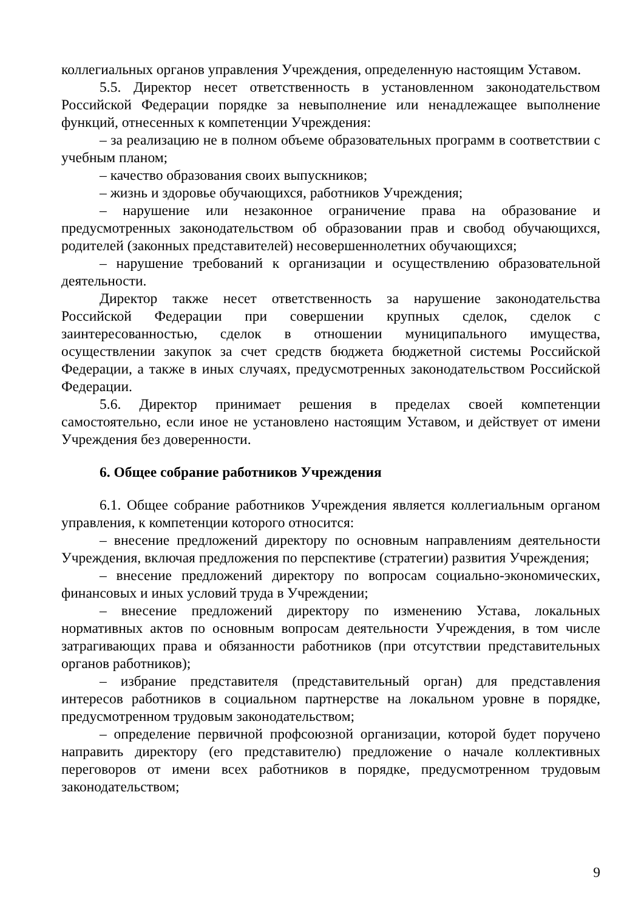коллегиальных органов управления Учреждения, определенную настоящим Уставом.
5.5. Директор несет ответственность в установленном законодательством Российской Федерации порядке за невыполнение или ненадлежащее выполнение функций, отнесенных к компетенции Учреждения:
– за реализацию не в полном объеме образовательных программ в соответствии с учебным планом;
– качество образования своих выпускников;
– жизнь и здоровье обучающихся, работников Учреждения;
– нарушение или незаконное ограничение права на образование и предусмотренных законодательством об образовании прав и свобод обучающихся, родителей (законных представителей) несовершеннолетних обучающихся;
– нарушение требований к организации и осуществлению образовательной деятельности.
Директор также несет ответственность за нарушение законодательства Российской Федерации при совершении крупных сделок, сделок с заинтересованностью, сделок в отношении муниципального имущества, осуществлении закупок за счет средств бюджета бюджетной системы Российской Федерации, а также в иных случаях, предусмотренных законодательством Российской Федерации.
5.6. Директор принимает решения в пределах своей компетенции самостоятельно, если иное не установлено настоящим Уставом, и действует от имени Учреждения без доверенности.
6. Общее собрание работников Учреждения
6.1. Общее собрание работников Учреждения является коллегиальным органом управления, к компетенции которого относится:
– внесение предложений директору по основным направлениям деятельности Учреждения, включая предложения по перспективе (стратегии) развития Учреждения;
– внесение предложений директору по вопросам социально-экономических, финансовых и иных условий труда в Учреждении;
– внесение предложений директору по изменению Устава, локальных нормативных актов по основным вопросам деятельности Учреждения, в том числе затрагивающих права и обязанности работников (при отсутствии представительных органов работников);
– избрание представителя (представительный орган) для представления интересов работников в социальном партнерстве на локальном уровне в порядке, предусмотренном трудовым законодательством;
– определение первичной профсоюзной организации, которой будет поручено направить директору (его представителю) предложение о начале коллективных переговоров от имени всех работников в порядке, предусмотренном трудовым законодательством;
9